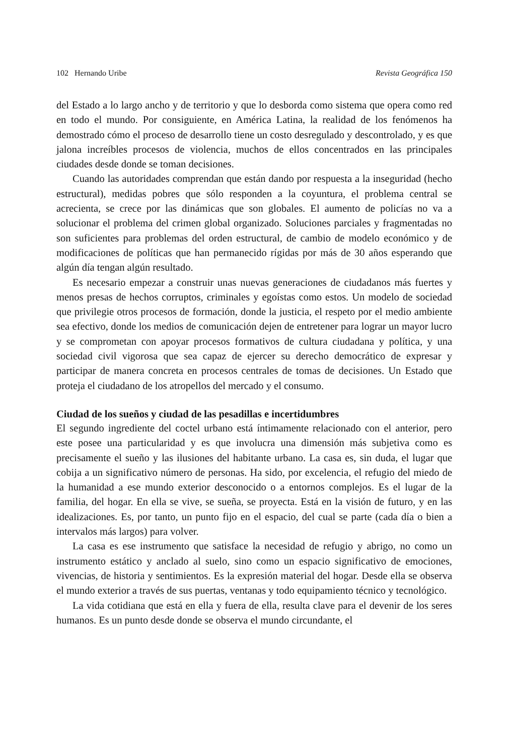102 Hernando Uribe Revista Geográfica 150
del Estado a lo largo ancho y de territorio y que lo desborda como sistema que opera como red en todo el mundo. Por consiguiente, en América Latina, la realidad de los fenómenos ha demostrado cómo el proceso de desarrollo tiene un costo desregulado y descontrolado, y es que jalona increíbles procesos de violencia, muchos de ellos concentrados en las principales ciudades desde donde se toman decisiones.
Cuando las autoridades comprendan que están dando por respuesta a la inseguridad (hecho estructural), medidas pobres que sólo responden a la coyuntura, el problema central se acrecienta, se crece por las dinámicas que son globales. El aumento de policías no va a solucionar el problema del crimen global organizado. Soluciones parciales y fragmentadas no son suficientes para problemas del orden estructural, de cambio de modelo económico y de modificaciones de políticas que han permanecido rígidas por más de 30 años esperando que algún día tengan algún resultado.
Es necesario empezar a construir unas nuevas generaciones de ciudadanos más fuertes y menos presas de hechos corruptos, criminales y egoístas como estos. Un modelo de sociedad que privilegie otros procesos de formación, donde la justicia, el respeto por el medio ambiente sea efectivo, donde los medios de comunicación dejen de entretener para lograr un mayor lucro y se comprometan con apoyar procesos formativos de cultura ciudadana y política, y una sociedad civil vigorosa que sea capaz de ejercer su derecho democrático de expresar y participar de manera concreta en procesos centrales de tomas de decisiones. Un Estado que proteja el ciudadano de los atropellos del mercado y el consumo.
Ciudad de los sueños y ciudad de las pesadillas e incertidumbres
El segundo ingrediente del coctel urbano está íntimamente relacionado con el anterior, pero este posee una particularidad y es que involucra una dimensión más subjetiva como es precisamente el sueño y las ilusiones del habitante urbano. La casa es, sin duda, el lugar que cobija a un significativo número de personas. Ha sido, por excelencia, el refugio del miedo de la humanidad a ese mundo exterior desconocido o a entornos complejos. Es el lugar de la familia, del hogar. En ella se vive, se sueña, se proyecta. Está en la visión de futuro, y en las idealizaciones. Es, por tanto, un punto fijo en el espacio, del cual se parte (cada día o bien a intervalos más largos) para volver.
La casa es ese instrumento que satisface la necesidad de refugio y abrigo, no como un instrumento estático y anclado al suelo, sino como un espacio significativo de emociones, vivencias, de historia y sentimientos. Es la expresión material del hogar. Desde ella se observa el mundo exterior a través de sus puertas, ventanas y todo equipamiento técnico y tecnológico.
La vida cotidiana que está en ella y fuera de ella, resulta clave para el devenir de los seres humanos. Es un punto desde donde se observa el mundo circundante, el